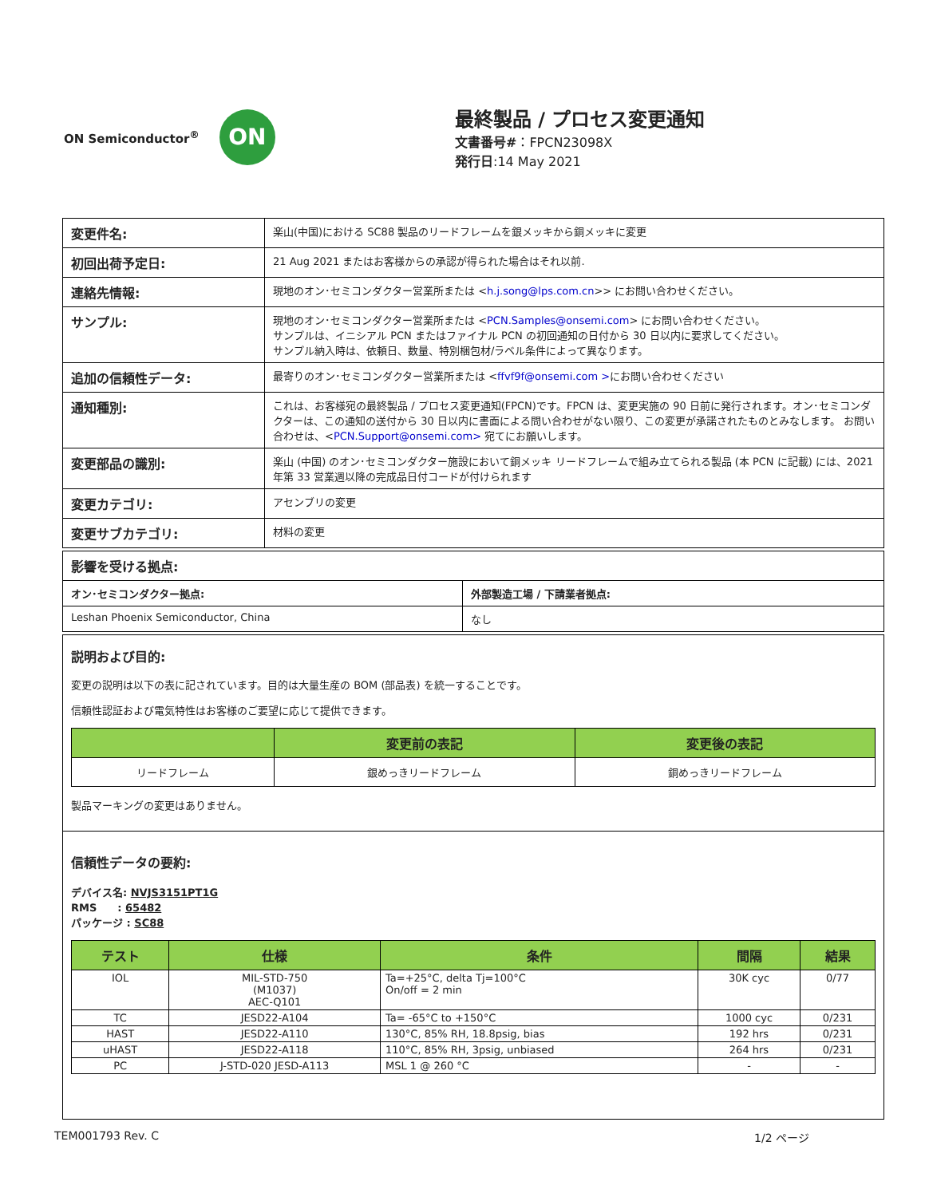ON Semiconductor<sup>®</sup>
ON
最終製品 / プロセス変更通知
文書番号#：FPCN23098X
発行日:14 May 2021
| 変更件名: | 楽山(中国)における SC88 製品のリードフレームを銀メッキから銅メッキに変更 |
| 初回出荷予定日: | 21 Aug 2021 またはお客様からの承認が得られた場合はそれ以前. |
| 連絡先情報: | 現地のオン･セミコンダクター営業所または < h.j.song@lps.com.cn >> にお問い合わせください。 |
| サンプル: | 現地のオン･セミコンダクター営業所または < PCN.Samples@onsemi.com > にお問い合わせください。 サンプルは、イニシアル PCN またはファイナル PCN の初回通知の日付から 30 日以内に要求してください。 サンプル納入時は、依頼日、数量、特別梱包材/ラベル条件によって異なります。 |
| 追加の信頼性データ: | 最寄りのオン･セミコンダクター営業所または < ffvf9f@onsemi.com > にお問い合わせください |
| 通知種別: | これは、お客様宛の最終製品 / プロセス変更通知(FPCN)です。FPCN は、変更実施の 90 日前に発行されます。オン･セミコンダクターは、この通知の送付から 30 日以内に書面による問い合わせがない限り、この変更が承諾されたものとみなします。 お問い合わせは、< PCN.Support@onsemi.com> 宛てにお願いします。 |
| 変更部品の識別: | 楽山 (中国) のオン･セミコンダクター施設において銅メッキ リードフレームで組み立てられる製品 (本 PCN に記載) には、2021 年第 33 営業週以降の完成品日付コードが付けられます |
| 変更カテゴリ: | アセンブリの変更 |
| 変更サブカテゴリ: | 材料の変更 |
| 影響を受ける拠点: | |
| オン･セミコンダクター拠点: | 外部製造工場 / 下請業者拠点: |
| Leshan Phoenix Semiconductor, China | なし |
説明および目的:
変更の説明は以下の表に記されています。目的は大量生産の BOM (部品表) を統一することです。
信頼性認証および電気特性はお客様のご要望に応じて提供できます。
| | 変更前の表記 | 変更後の表記 |
| --- | --- | --- |
| リードフレーム | 銀めっきリードフレーム | 銅めっきリードフレーム |
製品マーキングの変更はありません。
信頼性データの要約:
デバイス名: NVJS3151PT1G
RMS　　: 65482
パッケージ : SC88
| テスト | 仕様 | 条件 | 間隔 | 結果 |
| --- | --- | --- | --- | --- |
| IOL | MIL-STD-750 (M1037) AEC-Q101 | Ta=+25°C, delta Tj=100°C On/off = 2 min | 30K cyc | 0/77 |
| TC | JESD22-A104 | Ta= -65°C to +150°C | 1000 cyc | 0/231 |
| HAST | JESD22-A110 | 130°C, 85% RH, 18.8psig, bias | 192 hrs | 0/231 |
| uHAST | JESD22-A118 | 110°C, 85% RH, 3psig, unbiased | 264 hrs | 0/231 |
| PC | J-STD-020 JESD-A113 | MSL 1 @ 260 °C | - | - |
TEM001793 Rev. C 1/2 ページ